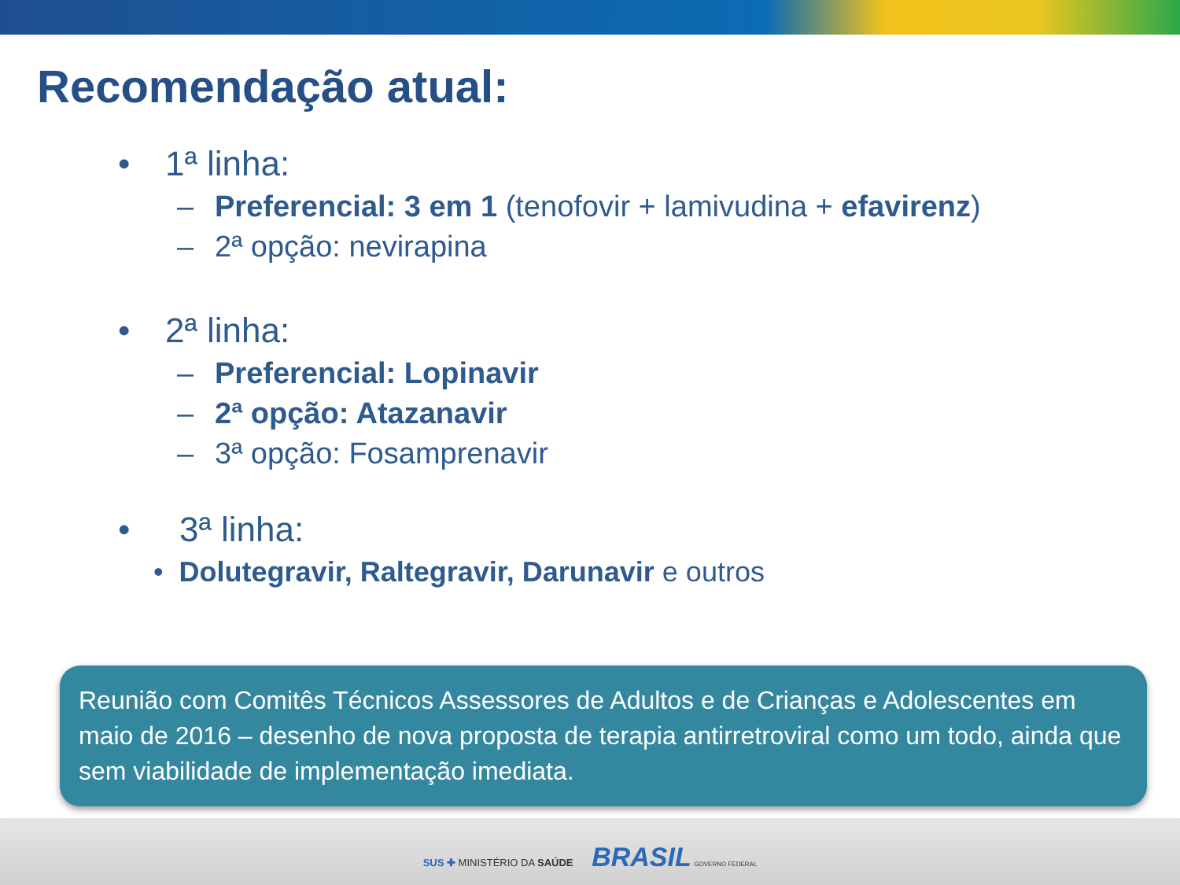Recomendação atual:
• 1ª linha:
– Preferencial: 3 em 1 (tenofovir + lamivudina + efavirenz)
– 2ª opção: nevirapina
• 2ª linha:
– Preferencial: Lopinavir
– 2ª opção: Atazanavir
– 3ª opção: Fosamprenavir
• 3ª linha:
• Dolutegravir, Raltegravir, Darunavir e outros
Reunião com Comitês Técnicos Assessores de Adultos e de Crianças e Adolescentes em maio de 2016 – desenho de nova proposta de terapia antirretroviral como um todo, ainda que sem viabilidade de implementação imediata.
SUS ✚ MINISTÉRIO DA SAÚDE BRASIL GOVERNO FEDERAL